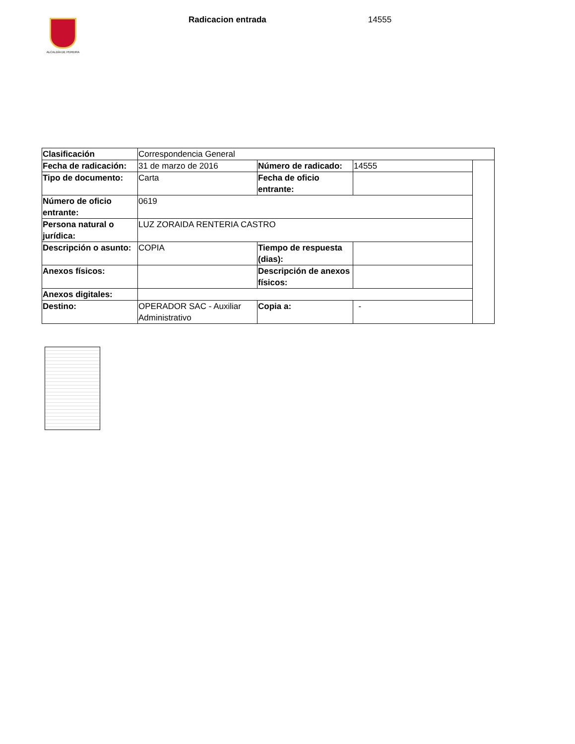ALCALDÍA DE PEREIRA
Radicacion entrada 14555
| Clasificación | Correspondencia General | | | |
| Fecha de radicación: | 31 de marzo de 2016 | Número de radicado: | 14555 | |
| Tipo de documento: | Carta | Fecha de oficio entrante: | | |
| Número de oficio entrante: | 0619 | | | |
| Persona natural o jurídica: | LUZ ZORAIDA RENTERIA CASTRO | | | |
| Descripción o asunto: | COPIA | Tiempo de respuesta (dias): | | |
| Anexos físicos: | | Descripción de anexos físicos: | | |
| Anexos digitales: | | | | |
| Destino: | OPERADOR SAC - Auxiliar Administrativo | Copia a: | - | |